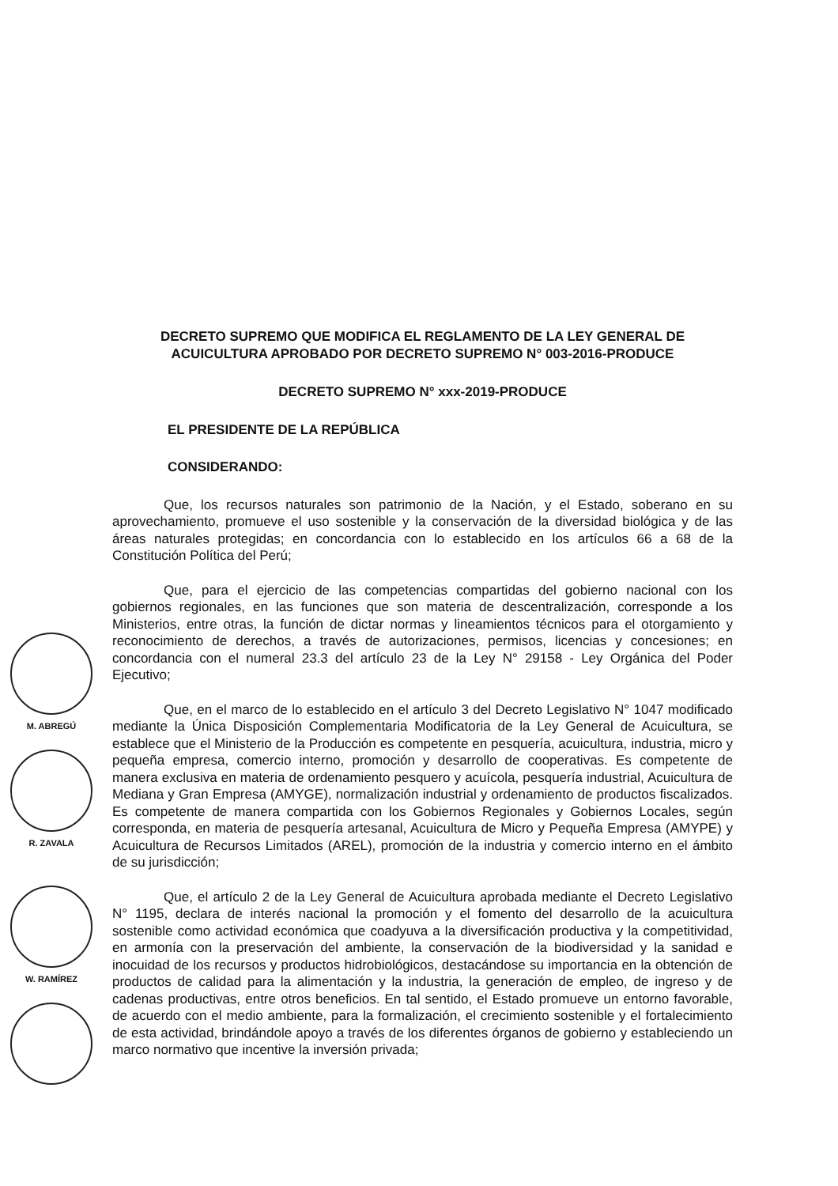M. ABREGÚ
R. ZAVALA
W. RAMÍREZ
DECRETO SUPREMO QUE MODIFICA EL REGLAMENTO DE LA LEY GENERAL DE ACUICULTURA APROBADO POR DECRETO SUPREMO N° 003-2016-PRODUCE
DECRETO SUPREMO N° xxx-2019-PRODUCE
EL PRESIDENTE DE LA REPÚBLICA
CONSIDERANDO:
Que, los recursos naturales son patrimonio de la Nación, y el Estado, soberano en su aprovechamiento, promueve el uso sostenible y la conservación de la diversidad biológica y de las áreas naturales protegidas; en concordancia con lo establecido en los artículos 66 a 68 de la Constitución Política del Perú;
Que, para el ejercicio de las competencias compartidas del gobierno nacional con los gobiernos regionales, en las funciones que son materia de descentralización, corresponde a los Ministerios, entre otras, la función de dictar normas y lineamientos técnicos para el otorgamiento y reconocimiento de derechos, a través de autorizaciones, permisos, licencias y concesiones; en concordancia con el numeral 23.3 del artículo 23 de la Ley N° 29158 - Ley Orgánica del Poder Ejecutivo;
Que, en el marco de lo establecido en el artículo 3 del Decreto Legislativo N° 1047 modificado mediante la Única Disposición Complementaria Modificatoria de la Ley General de Acuicultura, se establece que el Ministerio de la Producción es competente en pesquería, acuicultura, industria, micro y pequeña empresa, comercio interno, promoción y desarrollo de cooperativas. Es competente de manera exclusiva en materia de ordenamiento pesquero y acuícola, pesquería industrial, Acuicultura de Mediana y Gran Empresa (AMYGE), normalización industrial y ordenamiento de productos fiscalizados. Es competente de manera compartida con los Gobiernos Regionales y Gobiernos Locales, según corresponda, en materia de pesquería artesanal, Acuicultura de Micro y Pequeña Empresa (AMYPE) y Acuicultura de Recursos Limitados (AREL), promoción de la industria y comercio interno en el ámbito de su jurisdicción;
Que, el artículo 2 de la Ley General de Acuicultura aprobada mediante el Decreto Legislativo N° 1195, declara de interés nacional la promoción y el fomento del desarrollo de la acuicultura sostenible como actividad económica que coadyuva a la diversificación productiva y la competitividad, en armonía con la preservación del ambiente, la conservación de la biodiversidad y la sanidad e inocuidad de los recursos y productos hidrobiológicos, destacándose su importancia en la obtención de productos de calidad para la alimentación y la industria, la generación de empleo, de ingreso y de cadenas productivas, entre otros beneficios. En tal sentido, el Estado promueve un entorno favorable, de acuerdo con el medio ambiente, para la formalización, el crecimiento sostenible y el fortalecimiento de esta actividad, brindándole apoyo a través de los diferentes órganos de gobierno y estableciendo un marco normativo que incentive la inversión privada;